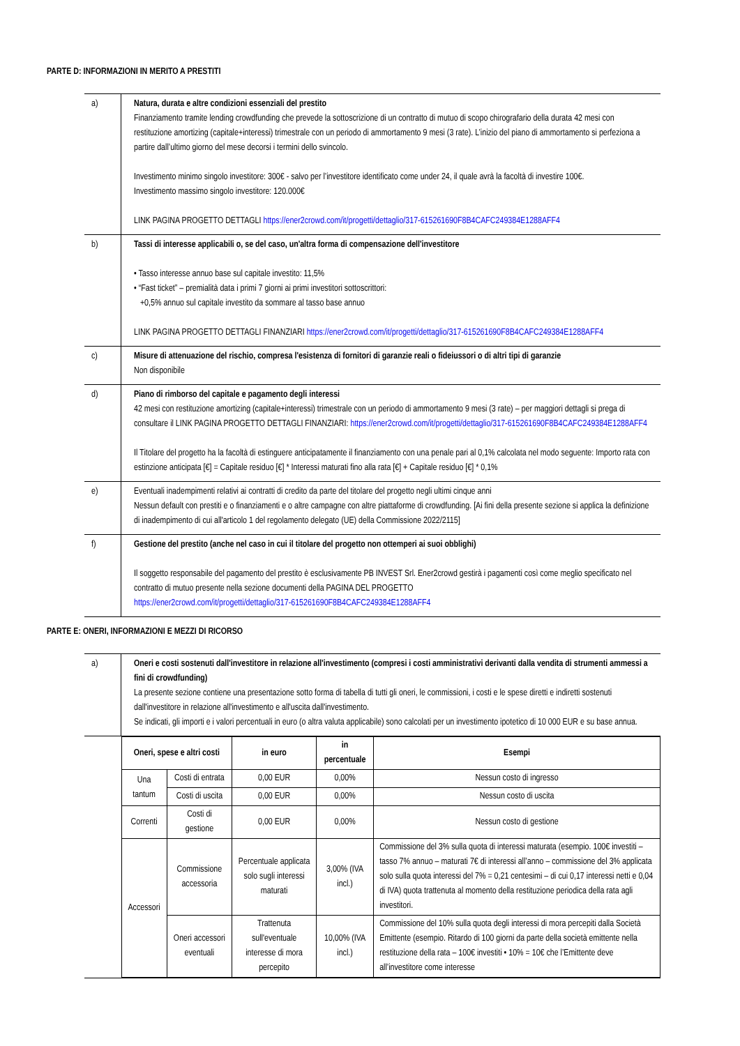PARTE D: INFORMAZIONI IN MERITO A PRESTITI
| a) | Natura, durata e altre condizioni essenziali del prestito Finanziamento tramite lending crowdfunding che prevede la sottoscrizione di un contratto di mutuo di scopo chirografario della durata 42 mesi con restituzione amortizing (capitale+interessi) trimestrale con un periodo di ammortamento 9 mesi (3 rate). L’inizio del piano di ammortamento si perfeziona a partire dall’ultimo giorno del mese decorsi i termini dello svincolo. Investimento minimo singolo investitore: 300€ - salvo per l’investitore identificato come under 24, il quale avrà la facoltà di investire 100€. Investimento massimo singolo investitore: 120.000€ LINK PAGINA PROGETTO DETTAGLI https://ener2crowd.com/it/progetti/dettaglio/317-615261690F8B4CAFC249384E1288AFF4 |
| b) | Tassi di interesse applicabili o, se del caso, un'altra forma di compensazione dell'investitore • Tasso interesse annuo base sul capitale investito: 11,5% • “Fast ticket” – premialità data i primi 7 giorni ai primi investitori sottoscrittori: +0,5% annuo sul capitale investito da sommare al tasso base annuo LINK PAGINA PROGETTO DETTAGLI FINANZIARI https://ener2crowd.com/it/progetti/dettaglio/317-615261690F8B4CAFC249384E1288AFF4 |
| c) | Misure di attenuazione del rischio, compresa l'esistenza di fornitori di garanzie reali o fideiussori o di altri tipi di garanzie Non disponibile |
| d) | Piano di rimborso del capitale e pagamento degli interessi 42 mesi con restituzione amortizing (capitale+interessi) trimestrale con un periodo di ammortamento 9 mesi (3 rate) – per maggiori dettagli si prega di consultare il LINK PAGINA PROGETTO DETTAGLI FINANZIARI: https://ener2crowd.com/it/progetti/dettaglio/317-615261690F8B4CAFC249384E1288AFF4 Il Titolare del progetto ha la facoltà di estinguere anticipatamente il finanziamento con una penale pari al 0,1% calcolata nel modo seguente: Importo rata con estinzione anticipata [€] = Capitale residuo [€] * Interessi maturati fino alla rata [€] + Capitale residuo [€] * 0,1% |
| e) | Eventuali inadempimenti relativi ai contratti di credito da parte del titolare del progetto negli ultimi cinque anni Nessun default con prestiti e o finanziamenti e o altre campagne con altre piattaforme di crowdfunding. [Ai fini della presente sezione si applica la definizione di inadempimento di cui all'articolo 1 del regolamento delegato (UE) della Commissione 2022/2115] |
| f) | Gestione del prestito (anche nel caso in cui il titolare del progetto non ottemperi ai suoi obblighi) Il soggetto responsabile del pagamento del prestito è esclusivamente PB INVEST Srl. Ener2crowd gestirà i pagamenti così come meglio specificato nel contratto di mutuo presente nella sezione documenti della PAGINA DEL PROGETTO https://ener2crowd.com/it/progetti/dettaglio/317-615261690F8B4CAFC249384E1288AFF4 |
PARTE E: ONERI, INFORMAZIONI E MEZZI DI RICORSO
| a) | Oneri e costi sostenuti dall'investitore in relazione all'investimento (compresi i costi amministrativi derivanti dalla vendita di strumenti ammessi a fini di crowdfunding) La presente sezione contiene una presentazione sotto forma di tabella di tutti gli oneri, le commissioni, i costi e le spese diretti e indiretti sostenuti dall'investitore in relazione all'investimento e all'uscita dall'investimento. Se indicati, gli importi e i valori percentuali in euro (o altra valuta applicabile) sono calcolati per un investimento ipotetico di 10 000 EUR e su base annua. |
| | / Oneri, spese e altri costi / / in euro / in percentuale / Esempi / / --- / --- / --- / --- / --- / / Una tantum / Costi di entrata / 0,00 EUR / 0,00% / Nessun costo di ingresso / / / Costi di uscita / 0,00 EUR / 0,00% / Nessun costo di uscita / / Correnti / Costi di gestione / 0,00 EUR / 0,00% / Nessun costo di gestione / / Accessori / Commissione accessoria / Percentuale applicata solo sugli interessi maturati / 3,00% (IVA incl.) / Commissione del 3% sulla quota di interessi maturata (esempio. 100€ investiti – tasso 7% annuo – maturati 7€ di interessi all’anno – commissione del 3% applicata solo sulla quota interessi del 7% = 0,21 centesimi – di cui 0,17 interessi netti e 0,04 di IVA) quota trattenuta al momento della restituzione periodica della rata agli investitori. / / / Oneri accessori eventuali / Trattenuta sull'eventuale interesse di mora percepito / 10,00% (IVA incl.) / Commissione del 10% sulla quota degli interessi di mora percepiti dalla Società Emittente (esempio. Ritardo di 100 giorni da parte della società emittente nella restituzione della rata – 100€ investiti • 10% = 10€ che l’Emittente deve all’investitore come interesse / |